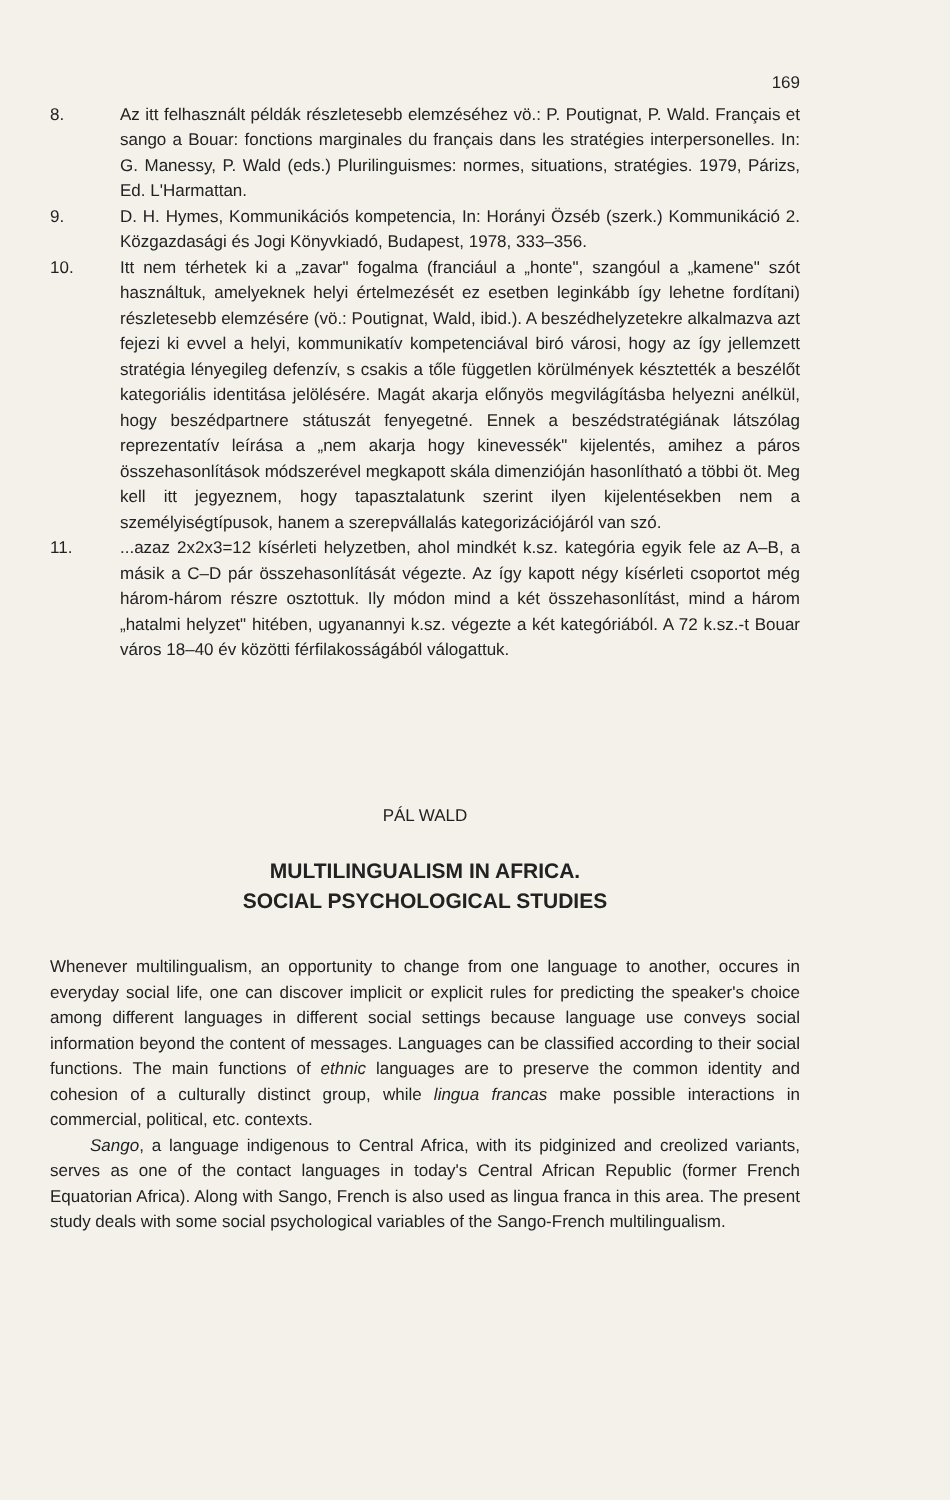169
8. Az itt felhasznált példák részletesebb elemzéséhez vö.: P. Poutignat, P. Wald. Français et sango a Bouar: fonctions marginales du français dans les stratégies interpersonelles. In: G. Manessy, P. Wald (eds.) Plurilinguismes: normes, situations, stratégies. 1979, Párizs, Ed. L'Harmattan.
9. D. H. Hymes, Kommunikációs kompetencia, In: Horányi Özséb (szerk.) Kommunikáció 2. Közgazdasági és Jogi Könyvkiadó, Budapest, 1978, 333–356.
10. Itt nem térhetek ki a „zavar" fogalma (franciául a „honte", szangóul a „kamene" szót használtuk, amelyeknek helyi értelmezését ez esetben leginkább így lehetne fordítani) részletesebb elemzésére (vö.: Poutignat, Wald, ibid.). A beszédhelyzetekre alkalmazva azt fejezi ki evvel a helyi, kommunikatív kompetenciával biró városi, hogy az így jellemzett stratégia lényegileg defenzív, s csakis a tőle független körülmények késztették a beszélőt kategoriális identitása jelölésére. Magát akarja előnyös megvilágításba helyezni anélkül, hogy beszédpartnere státuszát fenyegetné. Ennek a beszédstratégiának látszólag reprezentatív leírása a „nem akarja hogy kinevessék" kijelentés, amihez a páros összehasonlítások módszerével megkapott skála dimenzióján hasonlítható a többi öt. Meg kell itt jegyeznem, hogy tapasztalatunk szerint ilyen kijelentésekben nem a személyiségtípusok, hanem a szerepvállalás kategorizációjáról van szó.
11. ...azaz 2x2x3=12 kísérleti helyzetben, ahol mindkét k.sz. kategória egyik fele az A–B, a másik a C–D pár összehasonlítását végezte. Az így kapott négy kísérleti csoportot még három-három részre osztottuk. Ily módon mind a két összehasonlítást, mind a három „hatalmi helyzet" hitében, ugyanannyi k.sz. végezte a két kategóriából. A 72 k.sz.-t Bouar város 18–40 év közötti férfilakosságából válogattuk.
PÁL WALD
MULTILINGUALISM IN AFRICA.
SOCIAL PSYCHOLOGICAL STUDIES
Whenever multilingualism, an opportunity to change from one language to another, occures in everyday social life, one can discover implicit or explicit rules for predicting the speaker's choice among different languages in different social settings because language use conveys social information beyond the content of messages. Languages can be classified according to their social functions. The main functions of ethnic languages are to preserve the common identity and cohesion of a culturally distinct group, while lingua francas make possible interactions in commercial, political, etc. contexts.
Sango, a language indigenous to Central Africa, with its pidginized and creolized variants, serves as one of the contact languages in today's Central African Republic (former French Equatorian Africa). Along with Sango, French is also used as lingua franca in this area. The present study deals with some social psychological variables of the Sango-French multilingualism.